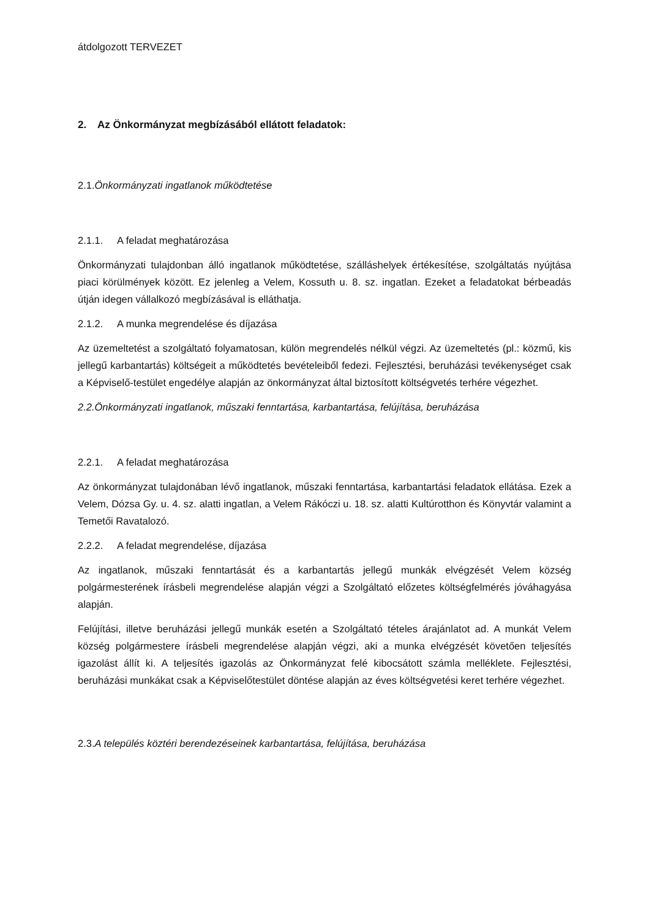átdolgozott TERVEZET
2. Az Önkormányzat megbízásából ellátott feladatok:
2.1.Önkormányzati ingatlanok működtetése
2.1.1. A feladat meghatározása
Önkormányzati tulajdonban álló ingatlanok működtetése, szálláshelyek értékesítése, szolgáltatás nyújtása piaci körülmények között. Ez jelenleg a Velem, Kossuth u. 8. sz. ingatlan. Ezeket a feladatokat bérbeadás útján idegen vállalkozó megbízásával is elláthatja.
2.1.2. A munka megrendelése és díjazása
Az üzemeltetést a szolgáltató folyamatosan, külön megrendelés nélkül végzi. Az üzemeltetés (pl.: közmű, kis jellegű karbantartás) költségeit a működtetés bevételeiből fedezi. Fejlesztési, beruházási tevékenységet csak a Képviselő-testület engedélye alapján az önkormányzat által biztosított költségvetés terhére végezhet.
2.2.Önkormányzati ingatlanok, műszaki fenntartása, karbantartása, felújítása, beruházása
2.2.1. A feladat meghatározása
Az önkormányzat tulajdonában lévő ingatlanok, műszaki fenntartása, karbantartási feladatok ellátása. Ezek a Velem, Dózsa Gy. u. 4. sz. alatti ingatlan, a Velem Rákóczi u. 18. sz. alatti Kultúrotthon és Könyvtár valamint a Temetői Ravatalozó.
2.2.2. A feladat megrendelése, díjazása
Az ingatlanok, műszaki fenntartását és a karbantartás jellegű munkák elvégzését Velem község polgármesterének írásbeli megrendelése alapján végzi a Szolgáltató előzetes költségfelmérés jóváhagyása alapján.
Felújítási, illetve beruházási jellegű munkák esetén a Szolgáltató tételes árajánlatot ad. A munkát Velem község polgármestere írásbeli megrendelése alapján végzi, aki a munka elvégzését követően teljesítés igazolást állít ki. A teljesítés igazolás az Önkormányzat felé kibocsátott számla melléklete. Fejlesztési, beruházási munkákat csak a Képviselőtestület döntése alapján az éves költségvetési keret terhére végezhet.
2.3.A település köztéri berendezéseinek karbantartása, felújítása, beruházása